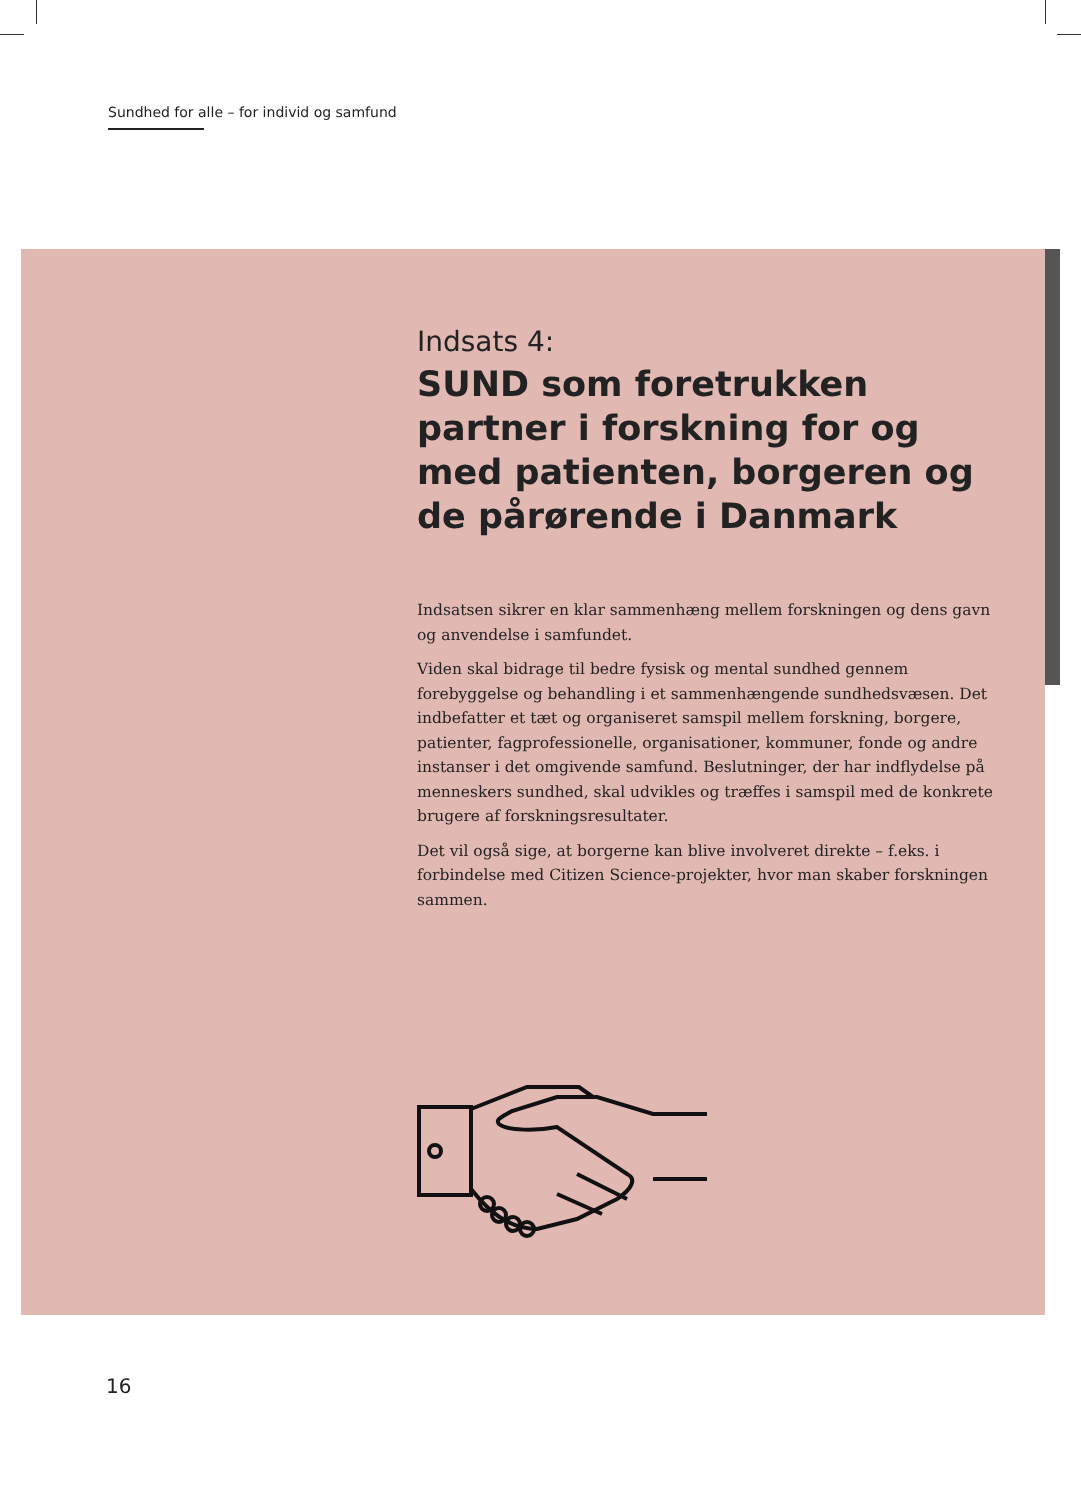Sundhed for alle – for individ og samfund
Indsats 4:
SUND som foretrukken partner i forskning for og med patienten, borgeren og de pårørende i Danmark
Indsatsen sikrer en klar sammenhæng mellem forskningen og dens gavn og anvendelse i samfundet.
Viden skal bidrage til bedre fysisk og mental sundhed gennem forebyggelse og behandling i et sammenhængende sundhedsvæsen. Det indbefatter et tæt og organiseret samspil mellem forskning, borgere, patienter, fagprofessionelle, organisationer, kommuner, fonde og andre instanser i det omgivende samfund. Beslutninger, der har indflydelse på menneskers sundhed, skal udvikles og træffes i samspil med de konkrete brugere af forskningsresultater.
Det vil også sige, at borgerne kan blive involveret direkte – f.eks. i forbindelse med Citizen Science-projekter, hvor man skaber forskningen sammen.
16